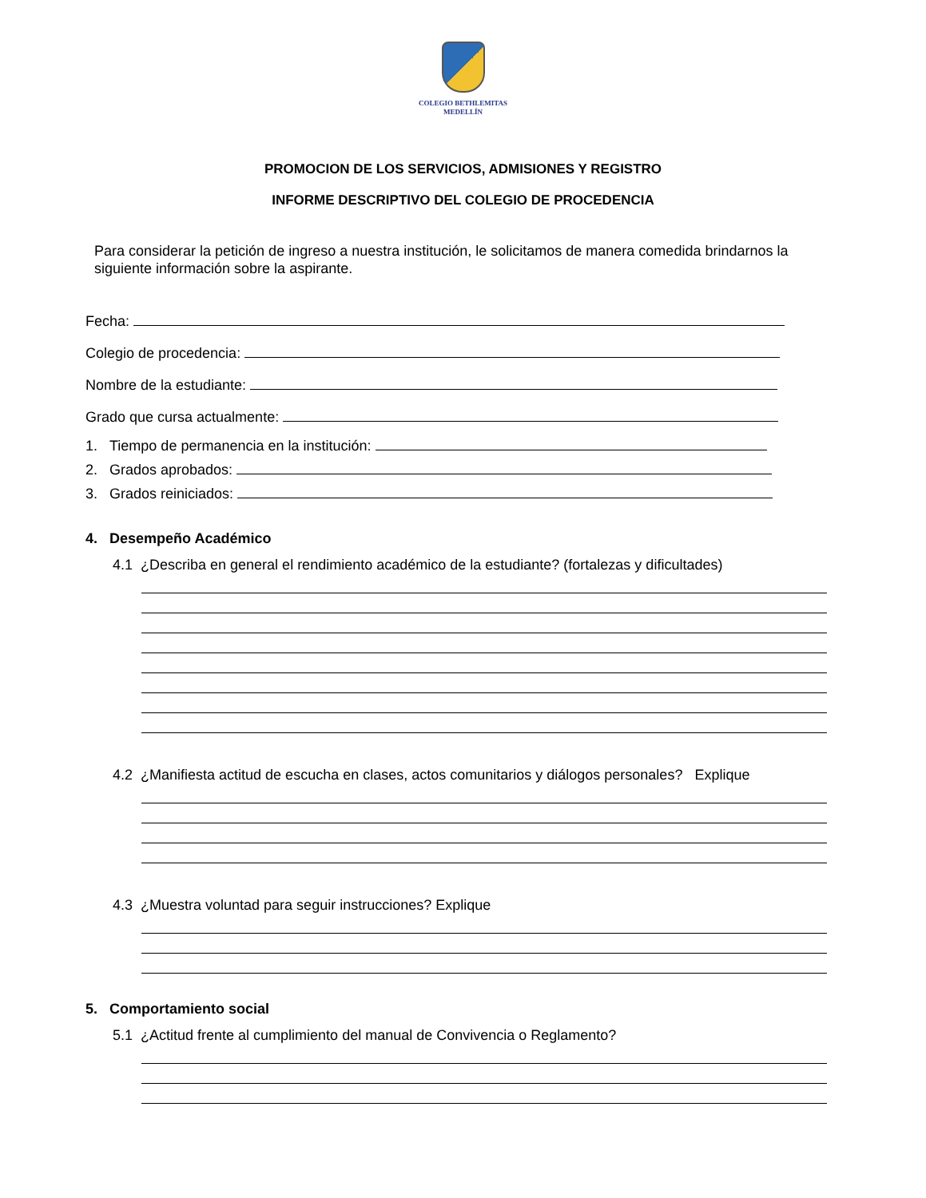COLEGIO BETHLEMITAS
MEDELLÍN
PROMOCION DE LOS SERVICIOS, ADMISIONES Y REGISTRO
INFORME DESCRIPTIVO DEL COLEGIO DE PROCEDENCIA
Para considerar la petición de ingreso a nuestra institución, le solicitamos de manera comedida brindarnos la siguiente información sobre la aspirante.
Fecha:
Colegio de procedencia:
Nombre de la estudiante:
Grado que cursa actualmente:
1. Tiempo de permanencia en la institución:
2. Grados aprobados:
3. Grados reiniciados:
4. Desempeño Académico
4.1 ¿Describa en general el rendimiento académico de la estudiante? (fortalezas y dificultades)
4.2 ¿Manifiesta actitud de escucha en clases, actos comunitarios y diálogos personales? Explique
4.3 ¿Muestra voluntad para seguir instrucciones? Explique
5. Comportamiento social
5.1 ¿Actitud frente al cumplimiento del manual de Convivencia o Reglamento?